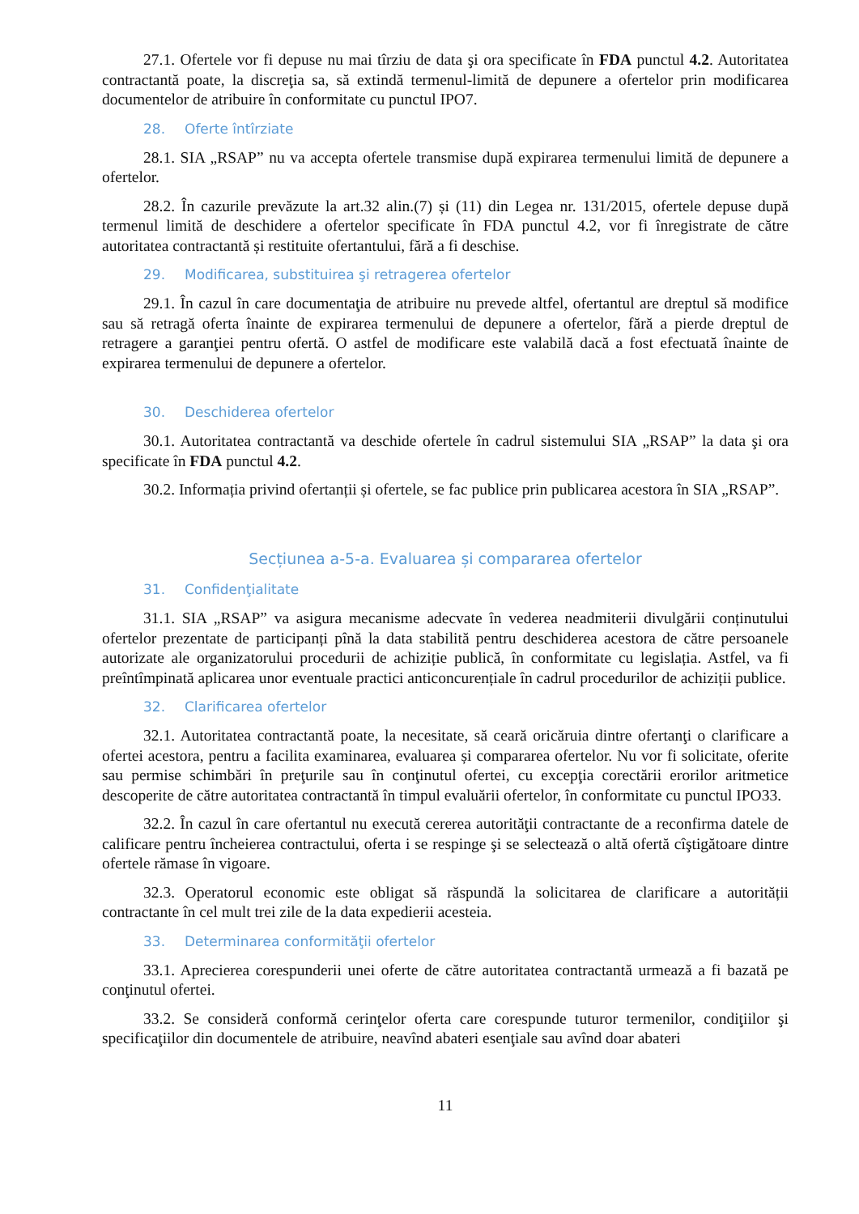27.1. Ofertele vor fi depuse nu mai tîrziu de data şi ora specificate în FDA punctul 4.2. Autoritatea contractantă poate, la discreţia sa, să extindă termenul-limită de depunere a ofertelor prin modificarea documentelor de atribuire în conformitate cu punctul IPO7.
28. Oferte întîrziate
28.1. SIA „RSAP” nu va accepta ofertele transmise după expirarea termenului limită de depunere a ofertelor.
28.2. În cazurile prevăzute la art.32 alin.(7) și (11) din Legea nr. 131/2015, ofertele depuse după termenul limită de deschidere a ofertelor specificate în FDA punctul 4.2, vor fi înregistrate de către autoritatea contractantă și restituite ofertantului, fără a fi deschise.
29. Modificarea, substituirea şi retragerea ofertelor
29.1. În cazul în care documentaţia de atribuire nu prevede altfel, ofertantul are dreptul să modifice sau să retragă oferta înainte de expirarea termenului de depunere a ofertelor, fără a pierde dreptul de retragere a garanţiei pentru ofertă. O astfel de modificare este valabilă dacă a fost efectuată înainte de expirarea termenului de depunere a ofertelor.
30. Deschiderea ofertelor
30.1. Autoritatea contractantă va deschide ofertele în cadrul sistemului SIA „RSAP” la data şi ora specificate în FDA punctul 4.2.
30.2. Informația privind ofertanții și ofertele, se fac publice prin publicarea acestora în SIA „RSAP”.
Secțiunea a-5-a. Evaluarea și compararea ofertelor
31. Confidenţialitate
31.1. SIA „RSAP” va asigura mecanisme adecvate în vederea neadmiterii divulgării conținutului ofertelor prezentate de participanți pînă la data stabilită pentru deschiderea acestora de către persoanele autorizate ale organizatorului procedurii de achiziție publică, în conformitate cu legislația. Astfel, va fi preîntîmpinată aplicarea unor eventuale practici anticoncurențiale în cadrul procedurilor de achiziții publice.
32. Clarificarea ofertelor
32.1. Autoritatea contractantă poate, la necesitate, să ceară oricăruia dintre ofertanţi o clarificare a ofertei acestora, pentru a facilita examinarea, evaluarea și compararea ofertelor. Nu vor fi solicitate, oferite sau permise schimbări în preţurile sau în conţinutul ofertei, cu excepţia corectării erorilor aritmetice descoperite de către autoritatea contractantă în timpul evaluării ofertelor, în conformitate cu punctul IPO33.
32.2. În cazul în care ofertantul nu execută cererea autorităţii contractante de a reconfirma datele de calificare pentru încheierea contractului, oferta i se respinge şi se selectează o altă ofertă cîştigătoare dintre ofertele rămase în vigoare.
32.3. Operatorul economic este obligat să răspundă la solicitarea de clarificare a autorității contractante în cel mult trei zile de la data expedierii acesteia.
33. Determinarea conformităţii ofertelor
33.1. Aprecierea corespunderii unei oferte de către autoritatea contractantă urmează a fi bazată pe conţinutul ofertei.
33.2. Se consideră conformă cerinţelor oferta care corespunde tuturor termenilor, condiţiilor şi specificaţiilor din documentele de atribuire, neavînd abateri esenţiale sau avînd doar abateri
11